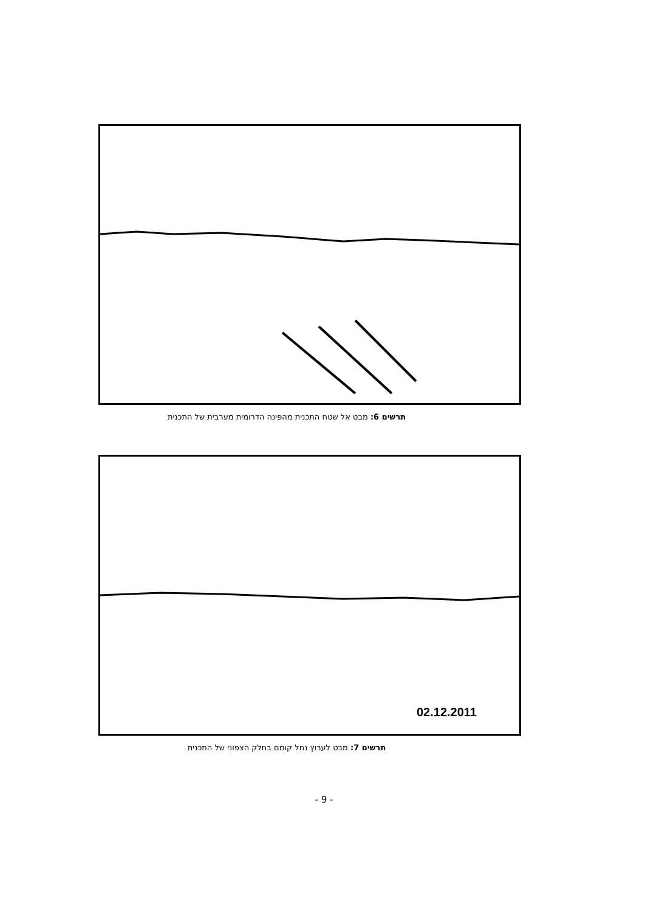תרשים 6: מבט אל שטח התכנית מהפינה הדרומית מערבית של התכנית
02.12.2011
תרשים 7: מבט לערוץ נחל קומם בחלק הצפוני של התכנית
- 9 -